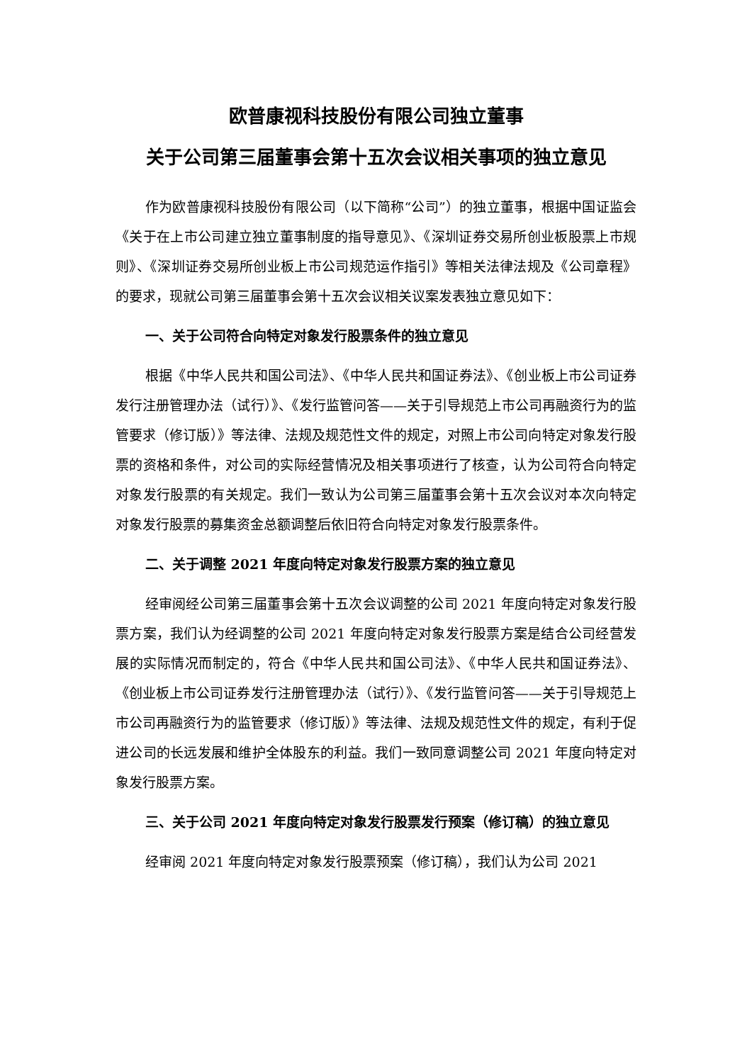欧普康视科技股份有限公司独立董事
关于公司第三届董事会第十五次会议相关事项的独立意见
作为欧普康视科技股份有限公司（以下简称“公司”）的独立董事，根据中国证监会《关于在上市公司建立独立董事制度的指导意见》、《深圳证券交易所创业板股票上市规则》、《深圳证券交易所创业板上市公司规范运作指引》等相关法律法规及《公司章程》的要求，现就公司第三届董事会第十五次会议相关议案发表独立意见如下：
一、关于公司符合向特定对象发行股票条件的独立意见
根据《中华人民共和国公司法》、《中华人民共和国证券法》、《创业板上市公司证券发行注册管理办法（试行）》、《发行监管问答——关于引导规范上市公司再融资行为的监管要求（修订版）》等法律、法规及规范性文件的规定，对照上市公司向特定对象发行股票的资格和条件，对公司的实际经营情况及相关事项进行了核查，认为公司符合向特定对象发行股票的有关规定。我们一致认为公司第三届董事会第十五次会议对本次向特定对象发行股票的募集资金总额调整后依旧符合向特定对象发行股票条件。
二、关于调整 2021 年度向特定对象发行股票方案的独立意见
经审阅经公司第三届董事会第十五次会议调整的公司 2021 年度向特定对象发行股票方案，我们认为经调整的公司 2021 年度向特定对象发行股票方案是结合公司经营发展的实际情况而制定的，符合《中华人民共和国公司法》、《中华人民共和国证券法》、《创业板上市公司证券发行注册管理办法（试行）》、《发行监管问答——关于引导规范上市公司再融资行为的监管要求（修订版）》等法律、法规及规范性文件的规定，有利于促进公司的长远发展和维护全体股东的利益。我们一致同意调整公司 2021 年度向特定对象发行股票方案。
三、关于公司 2021 年度向特定对象发行股票发行预案（修订稿）的独立意见
经审阅 2021 年度向特定对象发行股票预案（修订稿），我们认为公司 2021